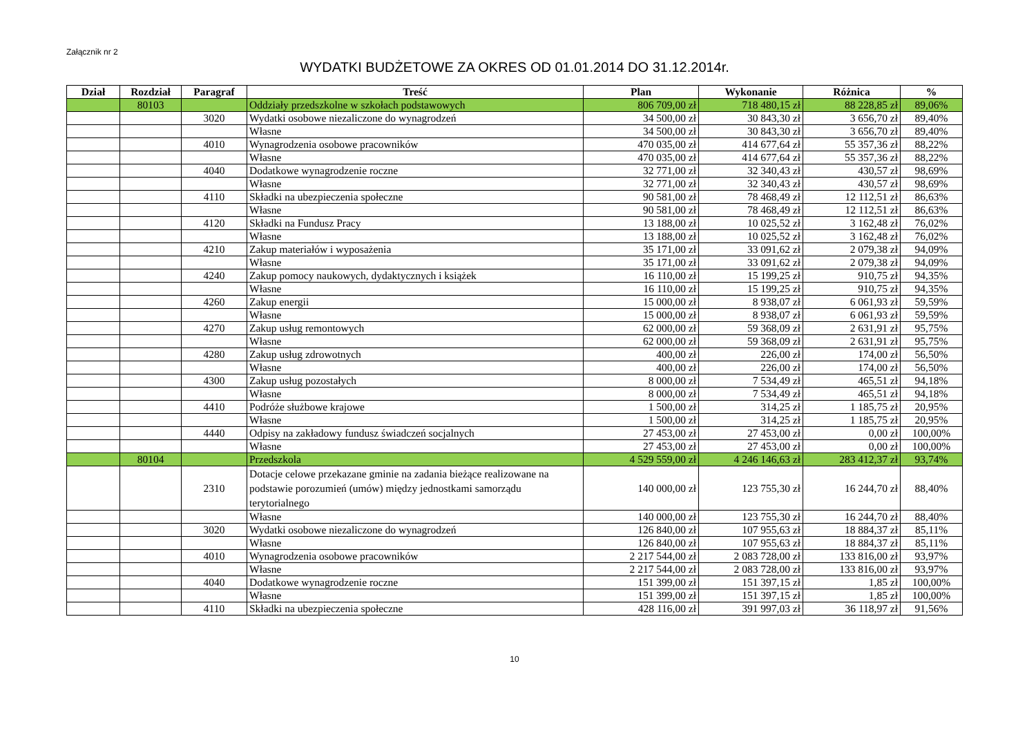Załącznik nr 2
WYDATKI BUDŻETOWE ZA OKRES OD 01.01.2014 DO 31.12.2014r.
| Dział | Rozdział | Paragraf | Treść | Plan | Wykonanie | Różnica | % |
| --- | --- | --- | --- | --- | --- | --- | --- |
| | 80103 | | Oddziały przedszkolne w szkołach podstawowych | 806 709,00 zł | 718 480,15 zł | 88 228,85 zł | 89,06% |
| | | 3020 | Wydatki osobowe niezaliczone do wynagrodzeń | 34 500,00 zł | 30 843,30 zł | 3 656,70 zł | 89,40% |
| | | | Własne | 34 500,00 zł | 30 843,30 zł | 3 656,70 zł | 89,40% |
| | | 4010 | Wynagrodzenia osobowe pracowników | 470 035,00 zł | 414 677,64 zł | 55 357,36 zł | 88,22% |
| | | | Własne | 470 035,00 zł | 414 677,64 zł | 55 357,36 zł | 88,22% |
| | | 4040 | Dodatkowe wynagrodzenie roczne | 32 771,00 zł | 32 340,43 zł | 430,57 zł | 98,69% |
| | | | Własne | 32 771,00 zł | 32 340,43 zł | 430,57 zł | 98,69% |
| | | 4110 | Składki na ubezpieczenia społeczne | 90 581,00 zł | 78 468,49 zł | 12 112,51 zł | 86,63% |
| | | | Własne | 90 581,00 zł | 78 468,49 zł | 12 112,51 zł | 86,63% |
| | | 4120 | Składki na Fundusz Pracy | 13 188,00 zł | 10 025,52 zł | 3 162,48 zł | 76,02% |
| | | | Własne | 13 188,00 zł | 10 025,52 zł | 3 162,48 zł | 76,02% |
| | | 4210 | Zakup materiałów i wyposażenia | 35 171,00 zł | 33 091,62 zł | 2 079,38 zł | 94,09% |
| | | | Własne | 35 171,00 zł | 33 091,62 zł | 2 079,38 zł | 94,09% |
| | | 4240 | Zakup pomocy naukowych, dydaktycznych i książek | 16 110,00 zł | 15 199,25 zł | 910,75 zł | 94,35% |
| | | | Własne | 16 110,00 zł | 15 199,25 zł | 910,75 zł | 94,35% |
| | | 4260 | Zakup energii | 15 000,00 zł | 8 938,07 zł | 6 061,93 zł | 59,59% |
| | | | Własne | 15 000,00 zł | 8 938,07 zł | 6 061,93 zł | 59,59% |
| | | 4270 | Zakup usług remontowych | 62 000,00 zł | 59 368,09 zł | 2 631,91 zł | 95,75% |
| | | | Własne | 62 000,00 zł | 59 368,09 zł | 2 631,91 zł | 95,75% |
| | | 4280 | Zakup usług zdrowotnych | 400,00 zł | 226,00 zł | 174,00 zł | 56,50% |
| | | | Własne | 400,00 zł | 226,00 zł | 174,00 zł | 56,50% |
| | | 4300 | Zakup usług pozostałych | 8 000,00 zł | 7 534,49 zł | 465,51 zł | 94,18% |
| | | | Własne | 8 000,00 zł | 7 534,49 zł | 465,51 zł | 94,18% |
| | | 4410 | Podróże służbowe krajowe | 1 500,00 zł | 314,25 zł | 1 185,75 zł | 20,95% |
| | | | Własne | 1 500,00 zł | 314,25 zł | 1 185,75 zł | 20,95% |
| | | 4440 | Odpisy na zakładowy fundusz świadczeń socjalnych | 27 453,00 zł | 27 453,00 zł | 0,00 zł | 100,00% |
| | | | Własne | 27 453,00 zł | 27 453,00 zł | 0,00 zł | 100,00% |
| | 80104 | | Przedszkola | 4 529 559,00 zł | 4 246 146,63 zł | 283 412,37 zł | 93,74% |
| | | 2310 | Dotacje celowe przekazane gminie na zadania bieżące realizowane na podstawie porozumień (umów) między jednostkami samorządu terytorialnego | 140 000,00 zł | 123 755,30 zł | 16 244,70 zł | 88,40% |
| | | | Własne | 140 000,00 zł | 123 755,30 zł | 16 244,70 zł | 88,40% |
| | | 3020 | Wydatki osobowe niezaliczone do wynagrodzeń | 126 840,00 zł | 107 955,63 zł | 18 884,37 zł | 85,11% |
| | | | Własne | 126 840,00 zł | 107 955,63 zł | 18 884,37 zł | 85,11% |
| | | 4010 | Wynagrodzenia osobowe pracowników | 2 217 544,00 zł | 2 083 728,00 zł | 133 816,00 zł | 93,97% |
| | | | Własne | 2 217 544,00 zł | 2 083 728,00 zł | 133 816,00 zł | 93,97% |
| | | 4040 | Dodatkowe wynagrodzenie roczne | 151 399,00 zł | 151 397,15 zł | 1,85 zł | 100,00% |
| | | | Własne | 151 399,00 zł | 151 397,15 zł | 1,85 zł | 100,00% |
| | | 4110 | Składki na ubezpieczenia społeczne | 428 116,00 zł | 391 997,03 zł | 36 118,97 zł | 91,56% |
10